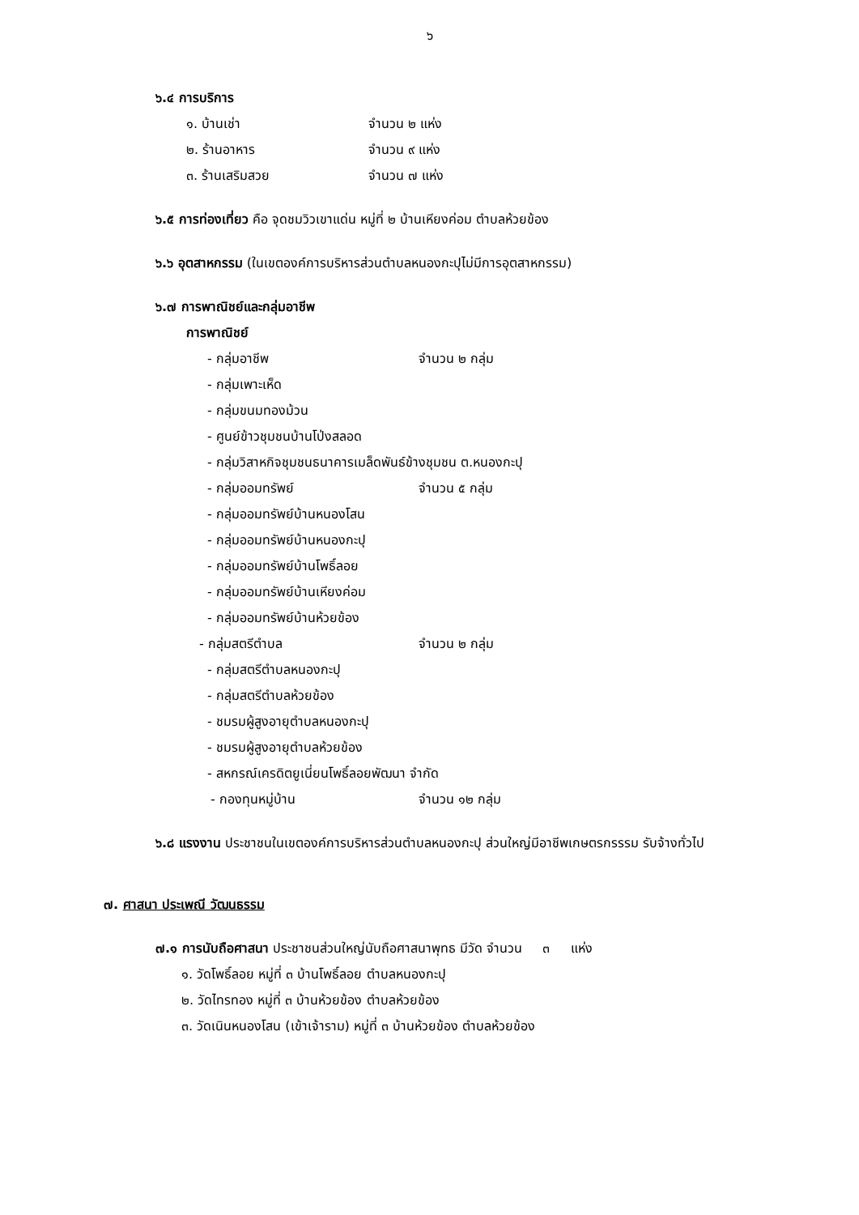๖
๖.๔ การบริการ
๑. บ้านเช่า จำนวน ๒ แห่ง
๒. ร้านอาหาร จำนวน ๙ แห่ง
๓. ร้านเสริมสวย จำนวน ๗ แห่ง
๖.๕ การท่องเที่ยว คือ จุดชมวิวเขาแด่น หมู่ที่ ๒ บ้านเหียงค่อม ตำบลห้วยข้อง
๖.๖ อุตสาหกรรม (ในเขตองค์การบริหารส่วนตำบลหนองกะปุไม่มีการอุตสาหกรรม)
๖.๗ การพาณิชย์และกลุ่มอาชีพ
การพาณิชย์
- กลุ่มอาชีพ จำนวน ๒ กลุ่ม
- กลุ่มเพาะเห็ด
- กลุ่มขนมทองม้วน
- ศูนย์ข้าวชุมชนบ้านโป่งสลอด
- กลุ่มวิสาหกิจชุมชนธนาคารเมล็ดพันธ์ข้างชุมชน ต.หนองกะปุ
- กลุ่มออมทรัพย์ จำนวน ๕ กลุ่ม
- กลุ่มออมทรัพย์บ้านหนองโสน
- กลุ่มออมทรัพย์บ้านหนองกะปุ
- กลุ่มออมทรัพย์บ้านโพธิ์ลอย
- กลุ่มออมทรัพย์บ้านเหียงค่อม
- กลุ่มออมทรัพย์บ้านห้วยข้อง
- กลุ่มสตรีตำบล จำนวน ๒ กลุ่ม
- กลุ่มสตรีตำบลหนองกะปุ
- กลุ่มสตรีตำบลห้วยข้อง
- ชมรมผู้สูงอายุตำบลหนองกะปุ
- ชมรมผู้สูงอายุตำบลห้วยข้อง
- สหกรณ์เครดิตยูเนี่ยนโพธิ์ลอยพัฒนา จำกัด
- กองทุนหมู่บ้าน จำนวน ๑๒ กลุ่ม
๖.๘ แรงงาน ประชาชนในเขตองค์การบริหารส่วนตำบลหนองกะปุ ส่วนใหญ่มีอาชีพเกษตรกรรรม รับจ้างทั่วไป
๗. ศาสนา ประเพณี วัฒนธรรม
๗.๑ การนับถือศาสนา ประชาชนส่วนใหญ่นับถือศาสนาพุทธ มีวัด จำนวน ๓ แห่ง
๑. วัดโพธิ์ลอย หมู่ที่ ๓ บ้านโพธิ์ลอย ตำบลหนองกะปุ
๒. วัดไทรทอง หมู่ที่ ๓ บ้านห้วยข้อง ตำบลห้วยข้อง
๓. วัดเนินหนองโสน (เข้าเจ้าราม) หมู่ที่ ๓ บ้านห้วยข้อง ตำบลห้วยข้อง